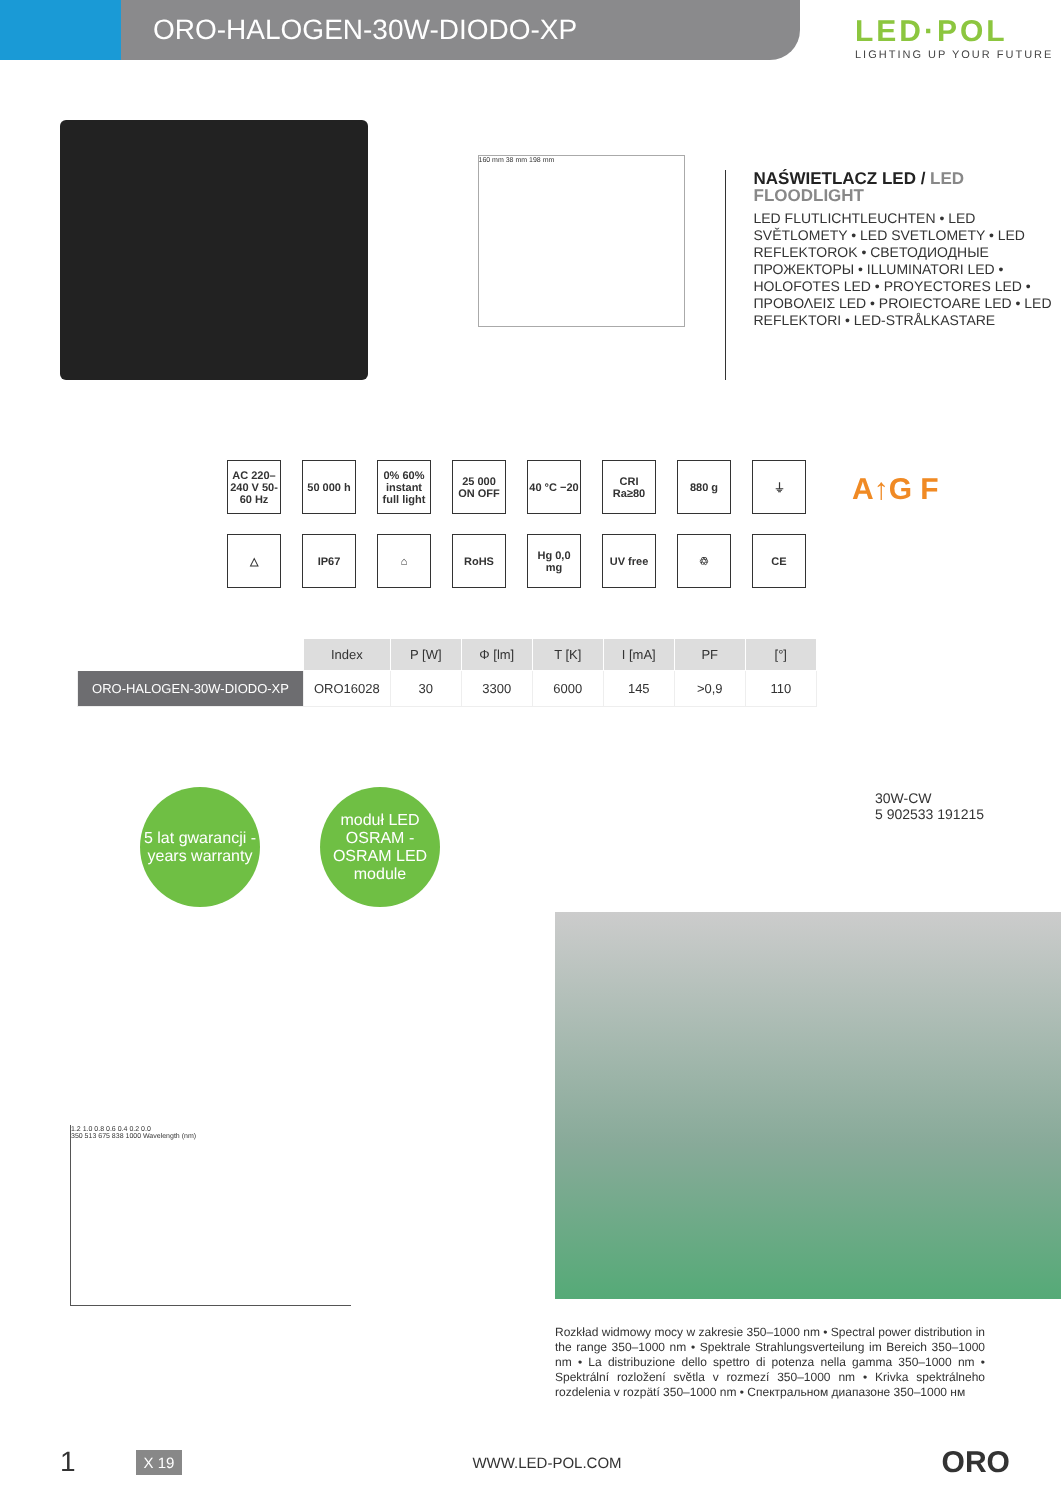ORO-HALOGEN-30W-DIODO-XP
LED·POL
LIGHTING UP YOUR FUTURE
160 mm 38 mm 198 mm
NAŚWIETLACZ LED / LED FLOODLIGHT
LED FLUTLICHTLEUCHTEN • LED SVĚTLOMETY • LED SVETLOMETY • LED REFLEKTOROK • СВЕТОДИОДНЫЕ ПРОЖЕКТОРЫ • ILLUMINATORI LED • HOLOFOTES LED • PROYECTORES LED • ΠΡΟΒΟΛΕΙΣ LED • PROIECTOARE LED • LED REFLEKTORI • LED-STRÅLKASTARE
AC 220–240 V 50-60 Hz
50 000 h
0% 60% instant full light
25 000 ON OFF
40 °C −20
CRI Ra≥80
880 g
⏚
△
IP67
⌂
RoHS
Hg 0,0 mg
UV free
♲
CE
A↑G F
| | Index | P [W] | Φ [lm] | T [K] | I [mA] | PF | [°] |
| --- | --- | --- | --- | --- | --- | --- | --- |
| ORO-HALOGEN-30W-DIODO-XP | ORO16028 | 30 | 3300 | 6000 | 145 | >0,9 | 110 |
5 lat gwarancji - years warranty
moduł LED OSRAM - OSRAM LED module
30W-CW
5 902533 191215
1.2 1.0 0.8 0.6 0.4 0.2 0.0
350 513 675 838 1000 Wavelength (nm)
Rozkład widmowy mocy w zakresie 350–1000 nm • Spectral power distribution in the range 350–1000 nm • Spektrale Strahlungsverteilung im Bereich 350–1000 nm • La distribuzione dello spettro di potenza nella gamma 350–1000 nm • Spektrální rozložení světla v rozmezí 350–1000 nm • Krivka spektrálneho rozdelenia v rozpätí 350–1000 nm • Спектральном диапазоне 350–1000 нм
1 X 19 WWW.LED-POL.COM ORO